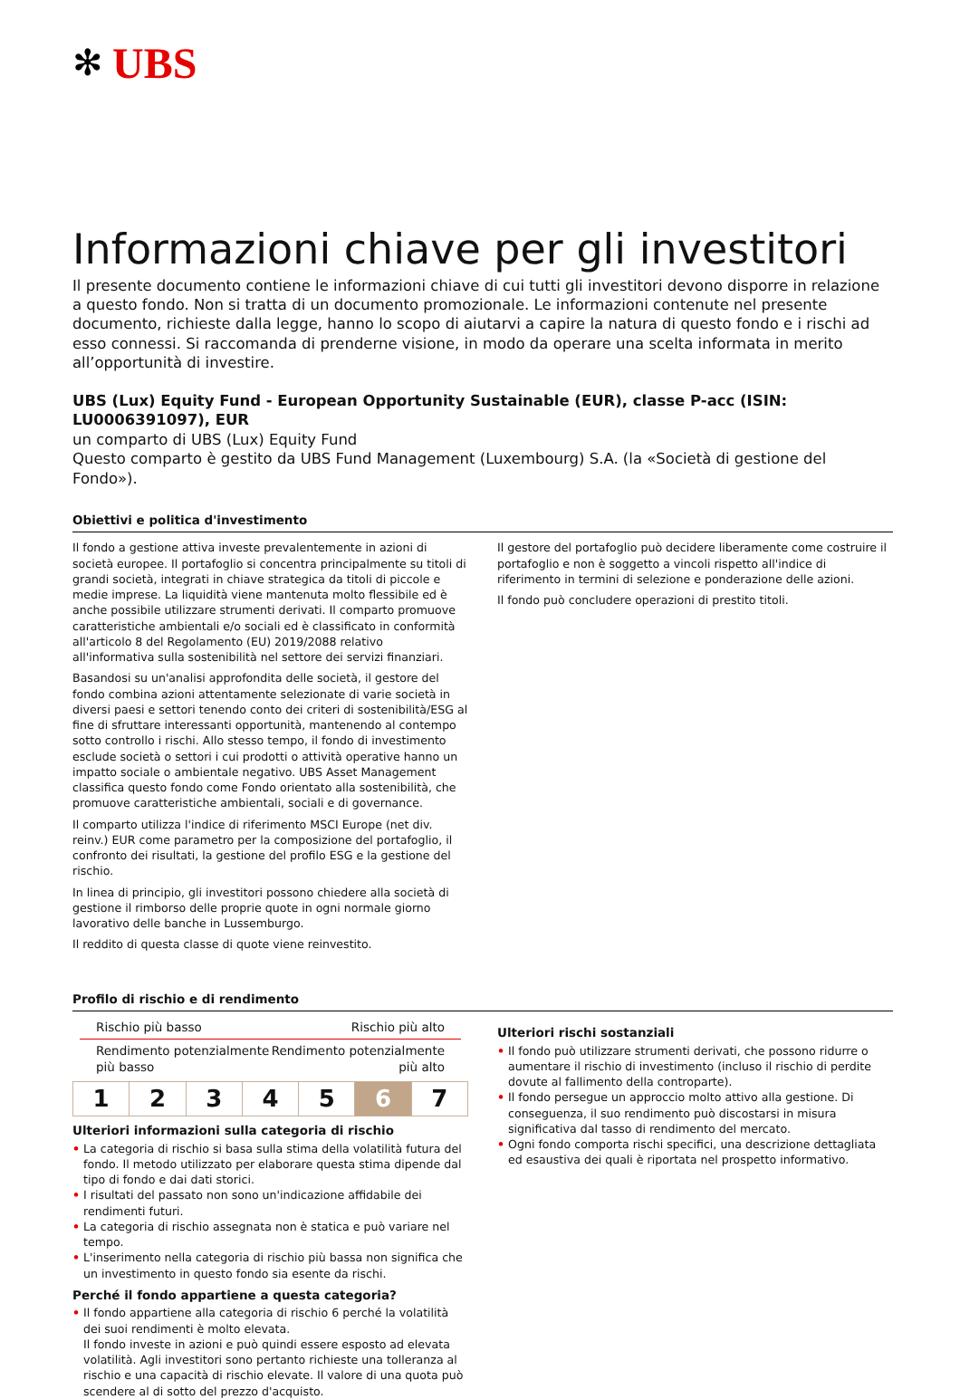✻ UBS
Informazioni chiave per gli investitori
Il presente documento contiene le informazioni chiave di cui tutti gli investitori devono disporre in relazione a questo fondo. Non si tratta di un documento promozionale. Le informazioni contenute nel presente documento, richieste dalla legge, hanno lo scopo di aiutarvi a capire la natura di questo fondo e i rischi ad esso connessi. Si raccomanda di prenderne visione, in modo da operare una scelta informata in merito all’opportunità di investire.
UBS (Lux) Equity Fund - European Opportunity Sustainable (EUR), classe P-acc (ISIN: LU0006391097), EUR
un comparto di UBS (Lux) Equity Fund
Questo comparto è gestito da UBS Fund Management (Luxembourg) S.A. (la «Società di gestione del Fondo»).
Obiettivi e politica d'investimento
Il fondo a gestione attiva investe prevalentemente in azioni di società europee. Il portafoglio si concentra principalmente su titoli di grandi società, integrati in chiave strategica da titoli di piccole e medie imprese. La liquidità viene mantenuta molto flessibile ed è anche possibile utilizzare strumenti derivati. Il comparto promuove caratteristiche ambientali e/o sociali ed è classificato in conformità all'articolo 8 del Regolamento (EU) 2019/2088 relativo all'informativa sulla sostenibilità nel settore dei servizi finanziari.
Basandosi su un'analisi approfondita delle società, il gestore del fondo combina azioni attentamente selezionate di varie società in diversi paesi e settori tenendo conto dei criteri di sostenibilità/ESG al fine di sfruttare interessanti opportunità, mantenendo al contempo sotto controllo i rischi. Allo stesso tempo, il fondo di investimento esclude società o settori i cui prodotti o attività operative hanno un impatto sociale o ambientale negativo. UBS Asset Management classifica questo fondo come Fondo orientato alla sostenibilità, che promuove caratteristiche ambientali, sociali e di governance.
Il comparto utilizza l'indice di riferimento MSCI Europe (net div. reinv.) EUR come parametro per la composizione del portafoglio, il confronto dei risultati, la gestione del profilo ESG e la gestione del rischio.
In linea di principio, gli investitori possono chiedere alla società di gestione il rimborso delle proprie quote in ogni normale giorno lavorativo delle banche in Lussemburgo.
Il reddito di questa classe di quote viene reinvestito.
Il gestore del portafoglio può decidere liberamente come costruire il portafoglio e non è soggetto a vincoli rispetto all'indice di riferimento in termini di selezione e ponderazione delle azioni.
Il fondo può concludere operazioni di prestito titoli.
Profilo di rischio e di rendimento
Rischio più basso Rischio più alto
Rendimento potenzialmente
più basso Rendimento potenzialmente
più alto
| 1 | 2 | 3 | 4 | 5 | 6 | 7 |
Ulteriori informazioni sulla categoria di rischio
• La categoria di rischio si basa sulla stima della volatilità futura del fondo. Il metodo utilizzato per elaborare questa stima dipende dal tipo di fondo e dai dati storici.
• I risultati del passato non sono un'indicazione affidabile dei rendimenti futuri.
• La categoria di rischio assegnata non è statica e può variare nel tempo.
• L'inserimento nella categoria di rischio più bassa non significa che un investimento in questo fondo sia esente da rischi.
Perché il fondo appartiene a questa categoria?
• Il fondo appartiene alla categoria di rischio 6 perché la volatilità dei suoi rendimenti è molto elevata.
Il fondo investe in azioni e può quindi essere esposto ad elevata volatilità. Agli investitori sono pertanto richieste una tolleranza al rischio e una capacità di rischio elevate. Il valore di una quota può scendere al di sotto del prezzo d'acquisto.
Ulteriori rischi sostanziali
• Il fondo può utilizzare strumenti derivati, che possono ridurre o aumentare il rischio di investimento (incluso il rischio di perdite dovute al fallimento della controparte).
• Il fondo persegue un approccio molto attivo alla gestione. Di conseguenza, il suo rendimento può discostarsi in misura significativa dal tasso di rendimento del mercato.
• Ogni fondo comporta rischi specifici, una descrizione dettagliata ed esaustiva dei quali è riportata nel prospetto informativo.